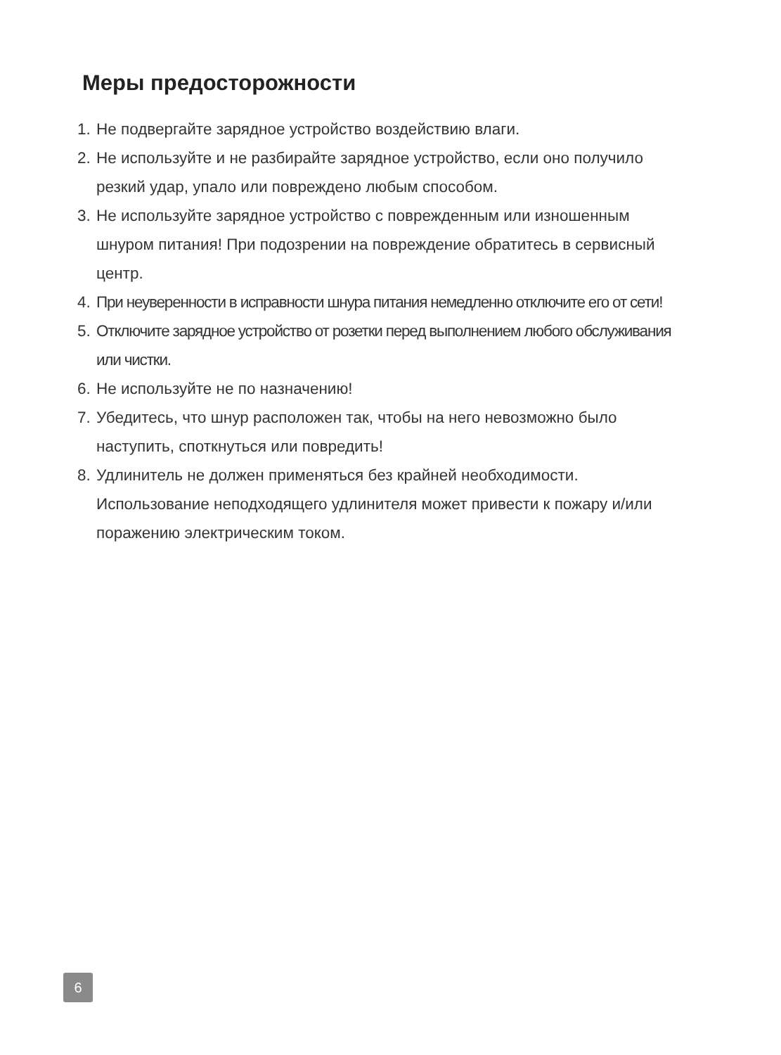Меры предосторожности
1. Не подвергайте зарядное устройство воздействию влаги.
2. Не используйте и не разбирайте зарядное устройство, если оно получило резкий удар, упало или повреждено любым способом.
3. Не используйте зарядное устройство с поврежденным или изношенным шнуром питания! При подозрении на повреждение обратитесь в сервисный центр.
4. При неуверенности в исправности шнура питания немедленно отключите его от сети!
5. Отключите зарядное устройство от розетки перед выполнением любого обслуживания или чистки.
6. Не используйте не по назначению!
7. Убедитесь, что шнур расположен так, чтобы на него невозможно было наступить, споткнуться или повредить!
8. Удлинитель не должен применяться без крайней необходимости. Использование неподходящего удлинителя может привести к пожару и/или поражению электрическим током.
6